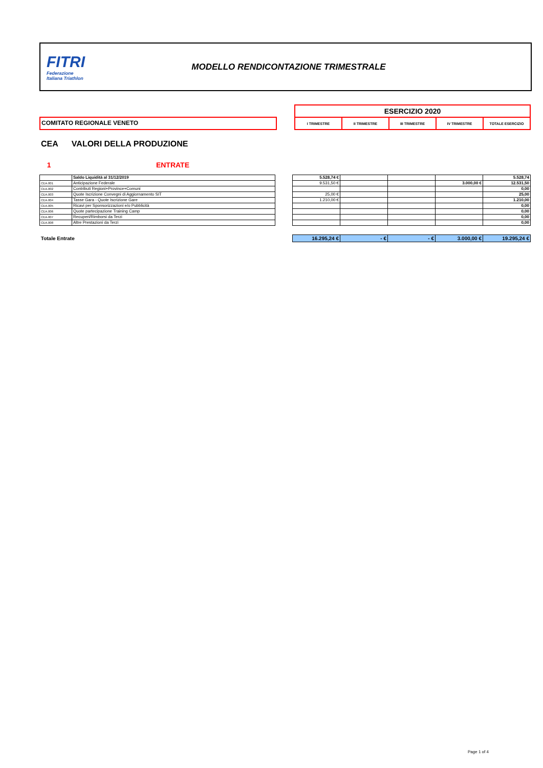FITRI
Federazione
Italiana Triathlon
MODELLO RENDICONTAZIONE TRIMESTRALE
COMITATO REGIONALE VENETO
| ESERCIZIO 2020 | | | | |
| I TRIMESTRE | II TRIMESTRE | III TRIMESTRE | IV TRIMESTRE | TOTALE ESERCIZIO |
CEA VALORI DELLA PRODUZIONE
1 ENTRATE
| | Saldo Liquidità al 31/12/2019 |
| CEA.001 | Anticipazione Federale |
| CEA.002 | Contributi Regioni+Province+Comuni |
| CEA.003 | Quote Iscrizione Convegni di Aggiornamento SIT |
| CEA.004 | Tasse Gara - Quote Iscrizione Gare |
| CEA.005 | Ricavi per Sponsorizzazioni e/o Pubblicità |
| CEA.006 | Quote partecipazione Training Camp |
| CEA.007 | Recuperi/Rimborsi da Terzi |
| CEA.008 | Altre Prestazioni da Terzi |
| 5.528,74 € | | | | 5.528,74 |
| 9.531,50 € | | | 3.000,00 € | 12.531,50 |
| | | | | 0,00 |
| 25,00 € | | | | 25,00 |
| 1.210,00 € | | | | 1.210,00 |
| | | | | 0,00 |
| | | | | 0,00 |
| | | | | 0,00 |
| | | | | 0,00 |
Totale Entrate
| 16.295,24 € | - € | - € | 3.000,00 € | 19.295,24 € |
Page 1 of 4